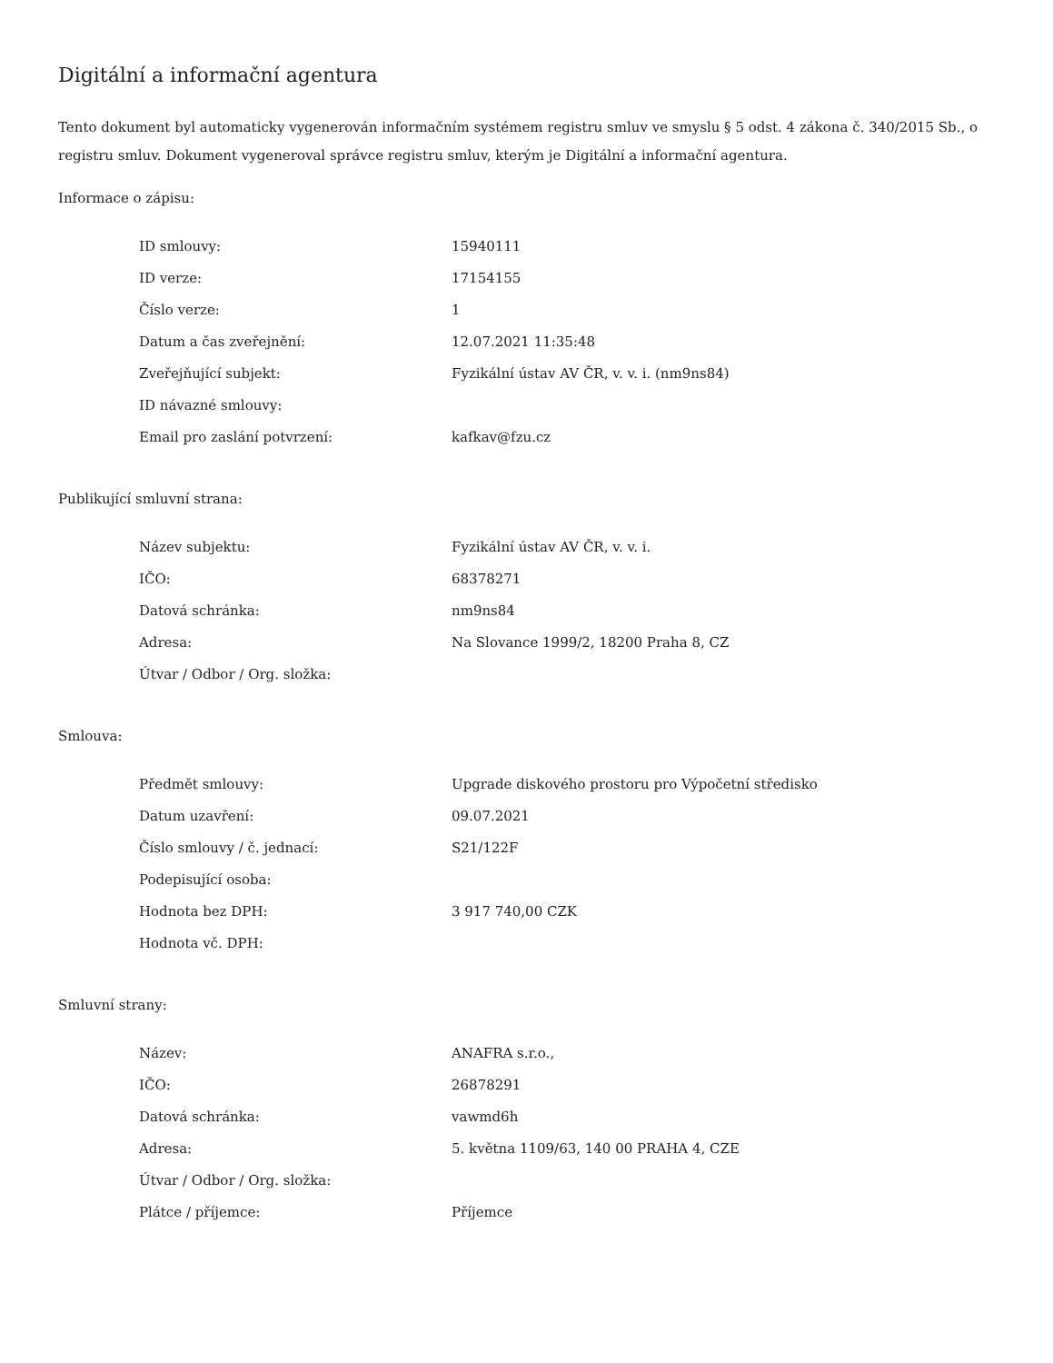Digitální a informační agentura
Tento dokument byl automaticky vygenerován informačním systémem registru smluv ve smyslu § 5 odst. 4 zákona č. 340/2015 Sb., o registru smluv. Dokument vygeneroval správce registru smluv, kterým je Digitální a informační agentura.
Informace o zápisu:
| ID smlouvy: | 15940111 |
| ID verze: | 17154155 |
| Číslo verze: | 1 |
| Datum a čas zveřejnění: | 12.07.2021 11:35:48 |
| Zveřejňující subjekt: | Fyzikální ústav AV ČR, v. v. i. (nm9ns84) |
| ID návazné smlouvy: | |
| Email pro zaslání potvrzení: | kafkav@fzu.cz |
Publikující smluvní strana:
| Název subjektu: | Fyzikální ústav AV ČR, v. v. i. |
| IČO: | 68378271 |
| Datová schránka: | nm9ns84 |
| Adresa: | Na Slovance 1999/2, 18200 Praha 8, CZ |
| Útvar / Odbor / Org. složka: | |
Smlouva:
| Předmět smlouvy: | Upgrade diskového prostoru pro Výpočetní středisko |
| Datum uzavření: | 09.07.2021 |
| Číslo smlouvy / č. jednací: | S21/122F |
| Podepisující osoba: | |
| Hodnota bez DPH: | 3 917 740,00 CZK |
| Hodnota vč. DPH: | |
Smluvní strany:
| Název: | ANAFRA s.r.o., |
| IČO: | 26878291 |
| Datová schránka: | vawmd6h |
| Adresa: | 5. května 1109/63, 140 00 PRAHA 4, CZE |
| Útvar / Odbor / Org. složka: | |
| Plátce / příjemce: | Příjemce |